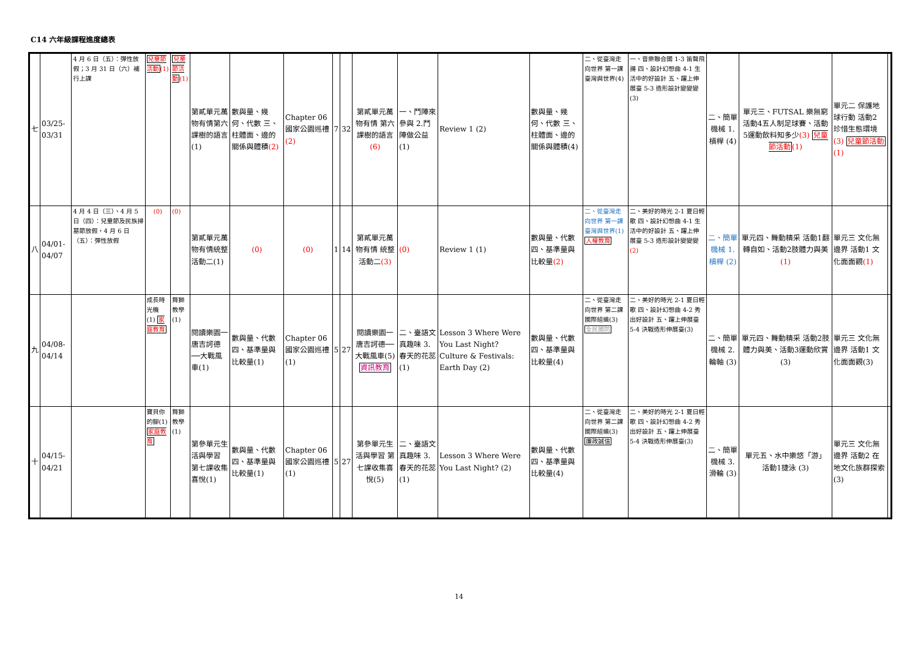C14 六年級課程進度總表
| 七 | 03/25-03/31 | 4 月 6 日（五）：彈性放假；3 月 31 日（六）補行上課 | 兒童節活動 (1) | 兒童節活動 (1) | 第貳單元萬物有情第六課樹的語言(1) | 數與量、幾何、代數 三、柱體面、邊的關係與體積 (2) | Chapter 06 國家公園巡禮 (2) | 7 | 32 | 第貳單元萬物有情 第六課樹的語言 (6) | 一、鬥陣來參與 2.鬥陣做公益(1) | Review 1 (2) | 數與量、幾何、代數 三、柱體面、邊的關係與體積(4) | 二、從臺灣走向世界 第一課 臺灣與世界(4) | 一、音樂聯合國 1-3 笛聲飛揚 四、設計幻想曲 4-1 生活中的好設計 五、躍上伸展臺 5-3 造形設計變變變(3) | 二、簡單機械 1.槓桿 (4) | 單元三、FUTSAL 樂無窮 活動4五人制足球賽、活動5運動飲料知多少 (3) 兒童節活動 (1) | 單元二 保護地球行動 活動2 珍惜生態環境 (3) 兒童節活動 (1) | |
| 八 | 04/01-04/07 | 4 月 4 日（三）、4 月 5 日（四）：兒童節及民族掃墓節放假，4 月 6 日（五）：彈性放假 | (0) | (0) | 第貳單元萬物有情統整活動二(1) | (0) | (0) | 1 | 14 | 第貳單元萬物有情 統整活動二 (3) | (0) | Review 1 (1) | 數與量、代數 四、基準量與比較量 (2) | 二、從臺灣走向世界 第一課 臺灣與世界(1) 人權教育 | 二、美好的時光 2-1 夏日輕歌 四、設計幻想曲 4-1 生活中的好設計 五、躍上伸展臺 5-3 造形設計變變變 (2) | 二、簡單機械 1.槓桿 (2) | 單元四、舞動精采 活動1翻轉自如、活動2肢體力與美 (1) | 單元三 文化無邊界 活動1 文化面面觀 (1) | |
| 九 | 04/08-04/14 | | 成長時光機 (1) 家庭教育 | 舞獅教學(1) | 閱讀樂園一唐吉訶德──大戰風車(1) | 數與量、代數 四、基準量與比較量(1) | Chapter 06 國家公園巡禮(1) | 5 | 27 | 閱讀樂園一 唐吉訶德──大戰風車(5) 資訊教育 | 二、臺語文真趣味 3.春天的花蕊(1) | Lesson 3 Where Were You Last Night? Culture & Festivals: Earth Day (2) | 數與量、代數 四、基準量與比較量(4) | 二、從臺灣走向世界 第二課 國際組織(3) 全民國防 | 二、美好的時光 2-1 夏日輕歌 四、設計幻想曲 4-2 秀出好設計 五、躍上伸展臺 5-4 決戰造形伸展臺(3) | 二、簡單機械 2.輪軸 (3) | 單元四、舞動精采 活動2肢體力與美、活動3運動欣賞 (3) | 單元三 文化無邊界 活動1 文化面面觀(3) | |
| 十 | 04/15-04/21 | | 寶貝你的腳(1) 家庭教育 | 舞獅教學(1) | 第參單元生活與學習 第七課收集喜悅(1) | 數與量、代數 四、基準量與比較量(1) | Chapter 06 國家公園巡禮(1) | 5 | 27 | 第參單元生活與學習 第七課收集喜悅(5) | 二、臺語文真趣味 3.春天的花蕊(1) | Lesson 3 Where Were You Last Night? (2) | 數與量、代數 四、基準量與比較量(4) | 二、從臺灣走向世界 第二課 國際組織(3) 廉政誠信 | 二、美好的時光 2-1 夏日輕歌 四、設計幻想曲 4-2 秀出好設計 五、躍上伸展臺 5-4 決戰造形伸展臺(3) | 二、簡單機械 3.滑輪 (3) | 單元五、水中樂悠「游」 活動1捷泳 (3) | 單元三 文化無邊界 活動2 在地文化族群探索(3) | |
14